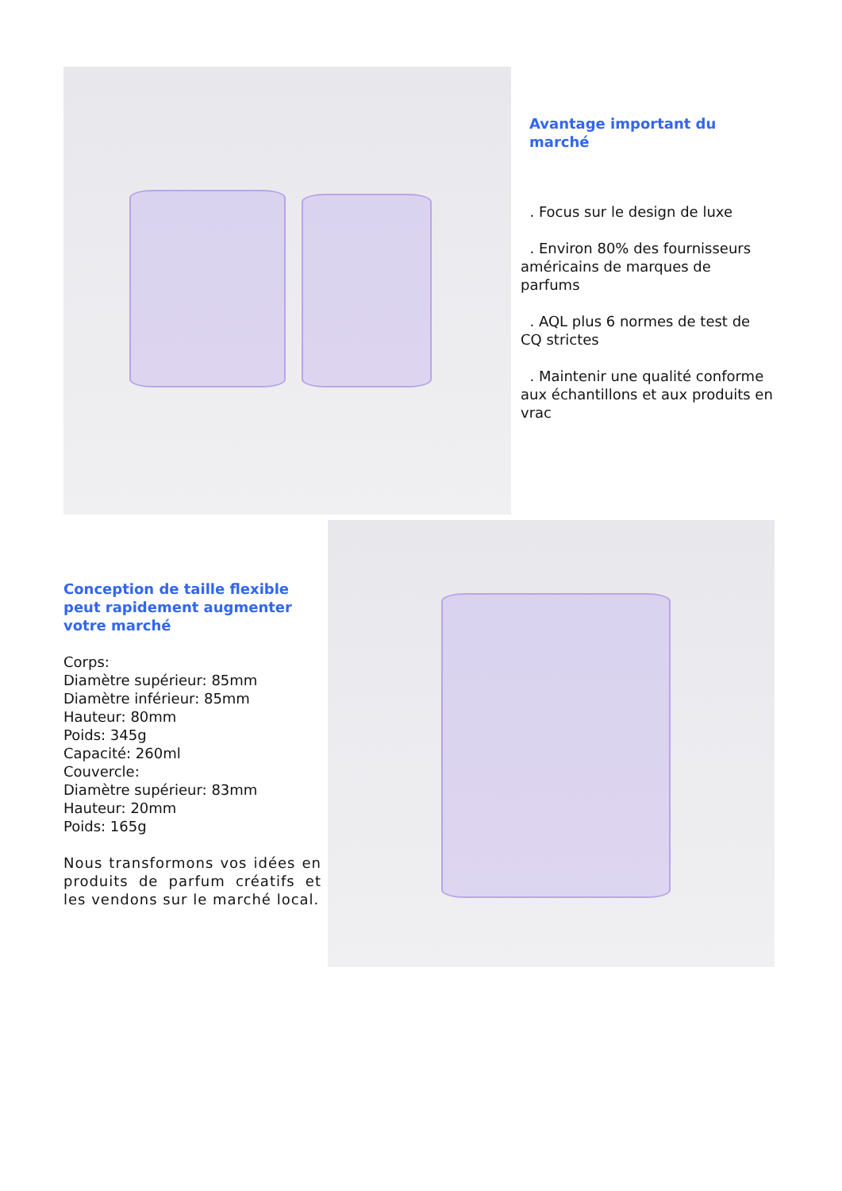Avantage important du marché
. Focus sur le design de luxe
. Environ 80% des fournisseurs américains de marques de parfums
. AQL plus 6 normes de test de CQ strictes
. Maintenir une qualité conforme aux échantillons et aux produits en vrac
Conception de taille flexible peut rapidement augmenter
votre marché
Corps:
Diamètre supérieur: 85mm
Diamètre inférieur: 85mm
Hauteur: 80mm
Poids: 345g
Capacité: 260ml
Couvercle:
Diamètre supérieur: 83mm
Hauteur: 20mm
Poids: 165g
Nous transformons vos idées en produits de parfum créatifs et les vendons sur le marché local.